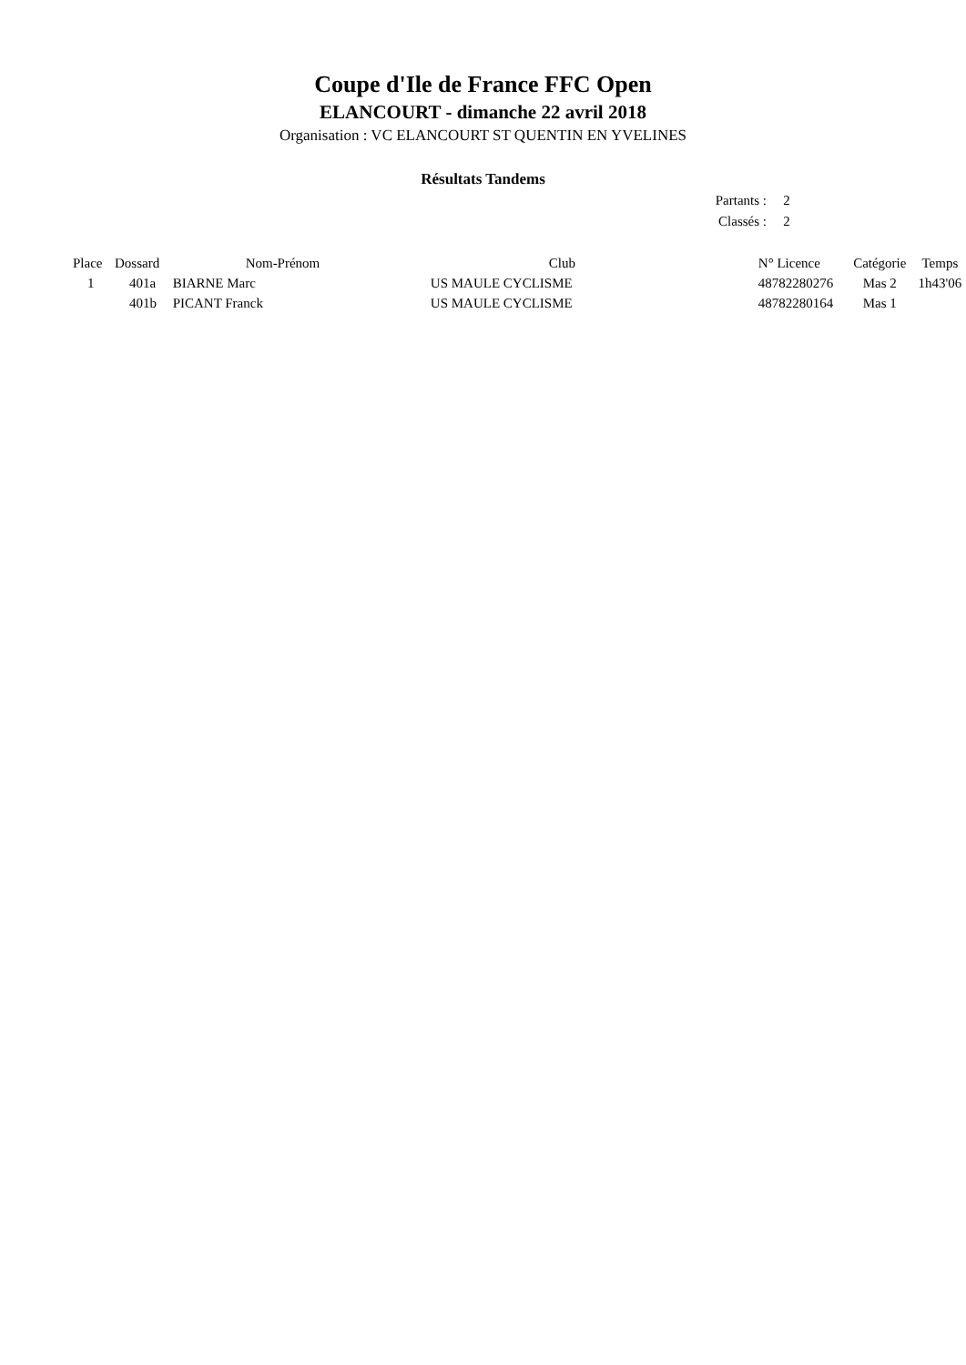Coupe d'Ile de France FFC Open
ELANCOURT - dimanche 22 avril 2018
Organisation : VC ELANCOURT ST QUENTIN EN YVELINES
Résultats Tandems
| Partants : | 2 |
| Classés : | 2 |
| Place | Dossard | Nom-Prénom | Club | N° Licence | Catégorie | Temps |
| --- | --- | --- | --- | --- | --- | --- |
| 1 | 401a | BIARNE Marc | US MAULE CYCLISME | 48782280276 | Mas 2 | 1h43'06 |
| | 401b | PICANT Franck | US MAULE CYCLISME | 48782280164 | Mas 1 | |